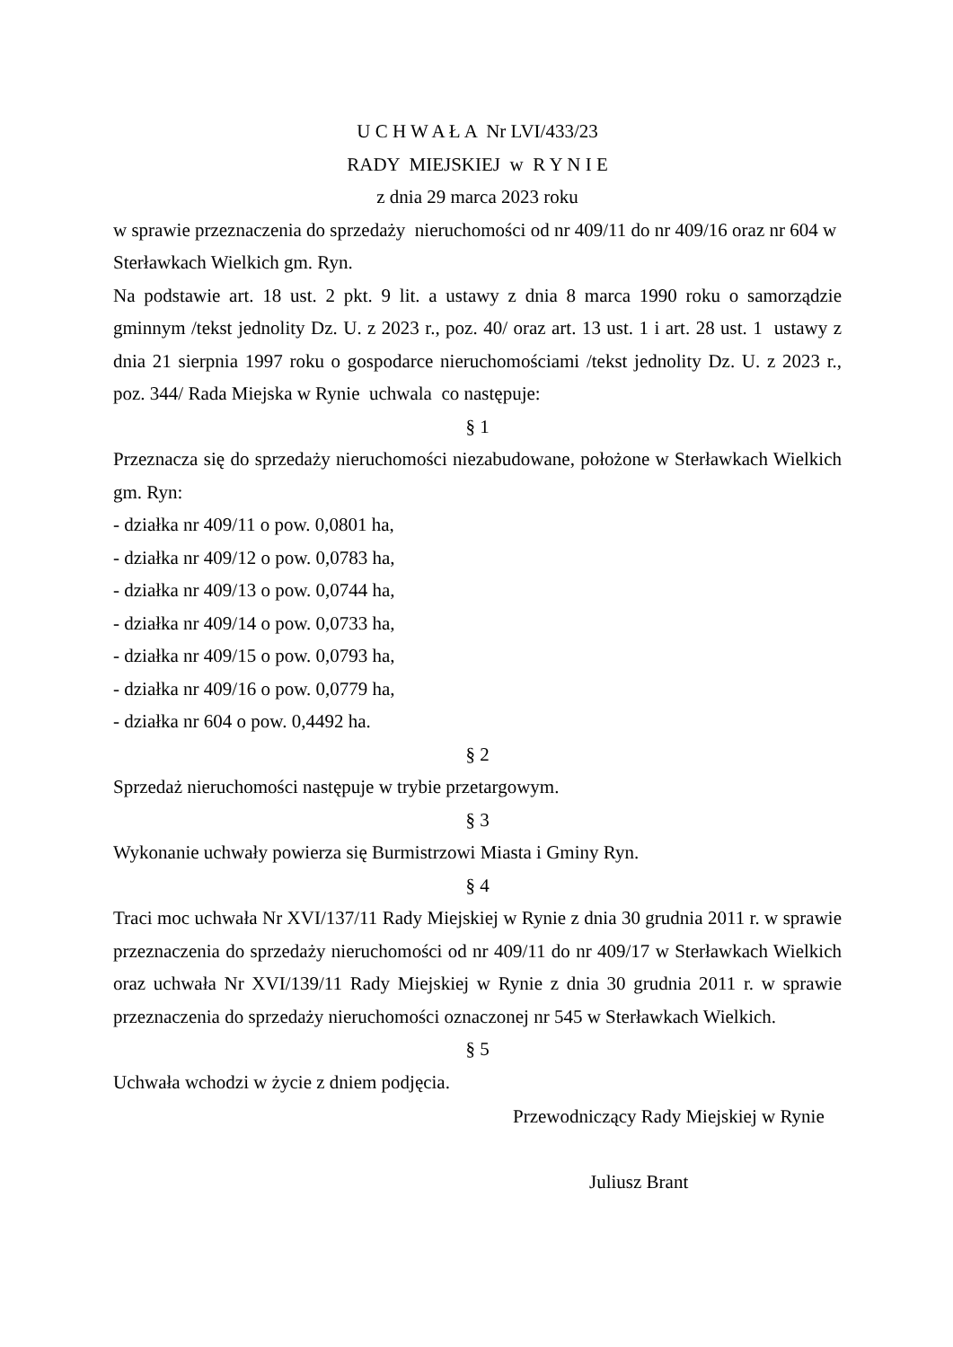U C H W A Ł A Nr LVI/433/23
RADY MIEJSKIEJ w R Y N I E
z dnia 29 marca 2023 roku
w sprawie przeznaczenia do sprzedaży nieruchomości od nr 409/11 do nr 409/16 oraz nr 604 w Sterławkach Wielkich gm. Ryn.
Na podstawie art. 18 ust. 2 pkt. 9 lit. a ustawy z dnia 8 marca 1990 roku o samorządzie gminnym /tekst jednolity Dz. U. z 2023 r., poz. 40/ oraz art. 13 ust. 1 i art. 28 ust. 1 ustawy z dnia 21 sierpnia 1997 roku o gospodarce nieruchomościami /tekst jednolity Dz. U. z 2023 r., poz. 344/ Rada Miejska w Rynie uchwala co następuje:
§ 1
Przeznacza się do sprzedaży nieruchomości niezabudowane, położone w Sterławkach Wielkich gm. Ryn:
- działka nr 409/11 o pow. 0,0801 ha,
- działka nr 409/12 o pow. 0,0783 ha,
- działka nr 409/13 o pow. 0,0744 ha,
- działka nr 409/14 o pow. 0,0733 ha,
- działka nr 409/15 o pow. 0,0793 ha,
- działka nr 409/16 o pow. 0,0779 ha,
- działka nr 604 o pow. 0,4492 ha.
§ 2
Sprzedaż nieruchomości następuje w trybie przetargowym.
§ 3
Wykonanie uchwały powierza się Burmistrzowi Miasta i Gminy Ryn.
§ 4
Traci moc uchwała Nr XVI/137/11 Rady Miejskiej w Rynie z dnia 30 grudnia 2011 r. w sprawie przeznaczenia do sprzedaży nieruchomości od nr 409/11 do nr 409/17 w Sterławkach Wielkich oraz uchwała Nr XVI/139/11 Rady Miejskiej w Rynie z dnia 30 grudnia 2011 r. w sprawie przeznaczenia do sprzedaży nieruchomości oznaczonej nr 545 w Sterławkach Wielkich.
§ 5
Uchwała wchodzi w życie z dniem podjęcia.
Przewodniczący Rady Miejskiej w Rynie
Juliusz Brant